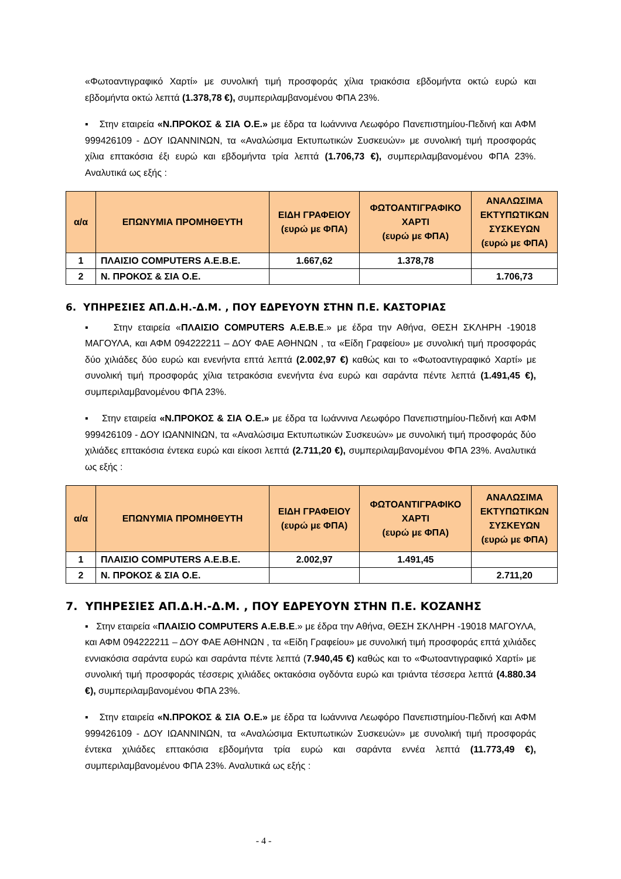«Φωτοαντιγραφικό Χαρτί» με συνολική τιμή προσφοράς χίλια τριακόσια εβδομήντα οκτώ ευρώ και εβδομήντα οκτώ λεπτά (1.378,78 €), συμπεριλαμβανομένου ΦΠΑ 23%.
▪ Στην εταιρεία «Ν.ΠΡΟΚΟΣ & ΣΙΑ Ο.Ε.» με έδρα τα Ιωάννινα Λεωφόρο Πανεπιστημίου-Πεδινή και ΑΦΜ 999426109 - ΔΟΥ ΙΩΑΝΝΙΝΩΝ, τα «Αναλώσιμα Εκτυπωτικών Συσκευών» με συνολική τιμή προσφοράς χίλια επτακόσια έξι ευρώ και εβδομήντα τρία λεπτά (1.706,73 €), συμπεριλαμβανομένου ΦΠΑ 23%. Αναλυτικά ως εξής :
| α/α | ΕΠΩΝΥΜΙΑ ΠΡΟΜΗΘΕΥΤΗ | ΕΙΔΗ ΓΡΑΦΕΙΟΥ (ευρώ με ΦΠΑ) | ΦΩΤΟΑΝΤΙΓΡΑΦΙΚΟ ΧΑΡΤΙ (ευρώ με ΦΠΑ) | ΑΝΑΛΩΣΙΜΑ ΕΚΤΥΠΩΤΙΚΩΝ ΣΥΣΚΕΥΩΝ (ευρώ με ΦΠΑ) |
| --- | --- | --- | --- | --- |
| 1 | ΠΛΑΙΣΙΟ COMPUTERS Α.Ε.Β.Ε. | 1.667,62 | 1.378,78 | |
| 2 | Ν. ΠΡΟΚΟΣ & ΣΙΑ Ο.Ε. | | | 1.706,73 |
6. ΥΠΗΡΕΣΙΕΣ ΑΠ.Δ.Η.-Δ.Μ. , ΠΟΥ ΕΔΡΕΥΟΥΝ ΣΤΗΝ Π.Ε. ΚΑΣΤΟΡΙΑΣ
▪ Στην εταιρεία «ΠΛΑΙΣΙΟ COMPUTERS Α.Ε.Β.Ε.» με έδρα την Αθήνα, ΘΕΣΗ ΣΚΛΗΡΗ -19018 ΜΑΓΟΥΛΑ, και ΑΦΜ 094222211 – ΔΟΥ ΦΑΕ ΑΘΗΝΩΝ , τα «Είδη Γραφείου» με συνολική τιμή προσφοράς δύο χιλιάδες δύο ευρώ και ενενήντα επτά λεπτά (2.002,97 €) καθώς και το «Φωτοαντιγραφικό Χαρτί» με συνολική τιμή προσφοράς χίλια τετρακόσια ενενήντα ένα ευρώ και σαράντα πέντε λεπτά (1.491,45 €), συμπεριλαμβανομένου ΦΠΑ 23%.
▪ Στην εταιρεία «Ν.ΠΡΟΚΟΣ & ΣΙΑ Ο.Ε.» με έδρα τα Ιωάννινα Λεωφόρο Πανεπιστημίου-Πεδινή και ΑΦΜ 999426109 - ΔΟΥ ΙΩΑΝΝΙΝΩΝ, τα «Αναλώσιμα Εκτυπωτικών Συσκευών» με συνολική τιμή προσφοράς δύο χιλιάδες επτακόσια έντεκα ευρώ και είκοσι λεπτά (2.711,20 €), συμπεριλαμβανομένου ΦΠΑ 23%. Αναλυτικά ως εξής :
| α/α | ΕΠΩΝΥΜΙΑ ΠΡΟΜΗΘΕΥΤΗ | ΕΙΔΗ ΓΡΑΦΕΙΟΥ (ευρώ με ΦΠΑ) | ΦΩΤΟΑΝΤΙΓΡΑΦΙΚΟ ΧΑΡΤΙ (ευρώ με ΦΠΑ) | ΑΝΑΛΩΣΙΜΑ ΕΚΤΥΠΩΤΙΚΩΝ ΣΥΣΚΕΥΩΝ (ευρώ με ΦΠΑ) |
| --- | --- | --- | --- | --- |
| 1 | ΠΛΑΙΣΙΟ COMPUTERS Α.Ε.Β.Ε. | 2.002,97 | 1.491,45 | |
| 2 | Ν. ΠΡΟΚΟΣ & ΣΙΑ Ο.Ε. | | | 2.711,20 |
7. ΥΠΗΡΕΣΙΕΣ ΑΠ.Δ.Η.-Δ.Μ. , ΠΟΥ ΕΔΡΕΥΟΥΝ ΣΤΗΝ Π.Ε. ΚΟΖΑΝΗΣ
▪ Στην εταιρεία «ΠΛΑΙΣΙΟ COMPUTERS Α.Ε.Β.Ε.» με έδρα την Αθήνα, ΘΕΣΗ ΣΚΛΗΡΗ -19018 ΜΑΓΟΥΛΑ, και ΑΦΜ 094222211 – ΔΟΥ ΦΑΕ ΑΘΗΝΩΝ , τα «Είδη Γραφείου» με συνολική τιμή προσφοράς επτά χιλιάδες εννιακόσια σαράντα ευρώ και σαράντα πέντε λεπτά (7.940,45 €) καθώς και το «Φωτοαντιγραφικό Χαρτί» με συνολική τιμή προσφοράς τέσσερις χιλιάδες οκτακόσια ογδόντα ευρώ και τριάντα τέσσερα λεπτά (4.880.34 €), συμπεριλαμβανομένου ΦΠΑ 23%.
▪ Στην εταιρεία «Ν.ΠΡΟΚΟΣ & ΣΙΑ Ο.Ε.» με έδρα τα Ιωάννινα Λεωφόρο Πανεπιστημίου-Πεδινή και ΑΦΜ 999426109 - ΔΟΥ ΙΩΑΝΝΙΝΩΝ, τα «Αναλώσιμα Εκτυπωτικών Συσκευών» με συνολική τιμή προσφοράς έντεκα χιλιάδες επτακόσια εβδομήντα τρία ευρώ και σαράντα εννέα λεπτά (11.773,49 €), συμπεριλαμβανομένου ΦΠΑ 23%. Αναλυτικά ως εξής :
- 4 -